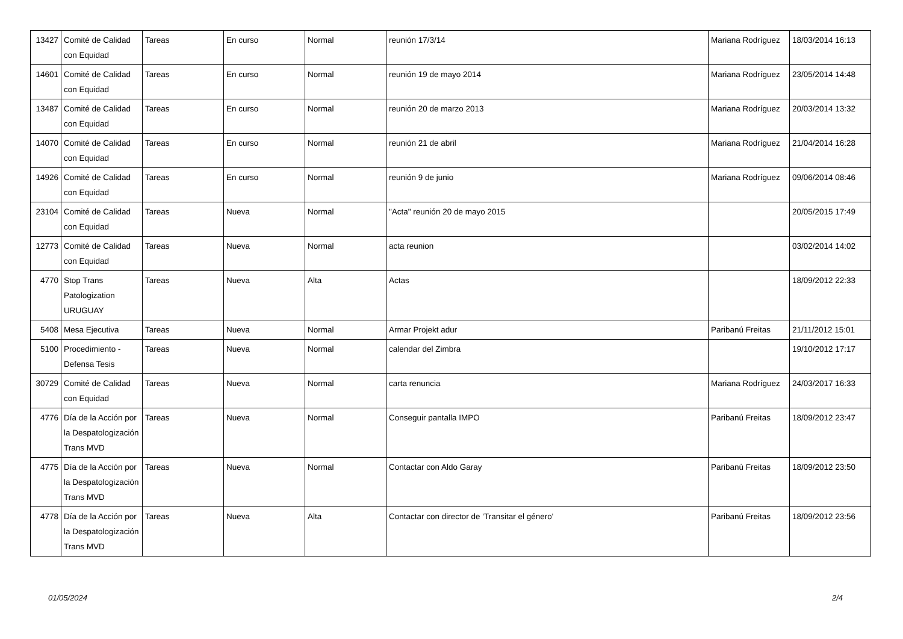| 13427 | Comité de Calidad con Equidad | Tareas | En curso | Normal | reunión 17/3/14 | Mariana Rodríguez | 18/03/2014 16:13 |
| 14601 | Comité de Calidad con Equidad | Tareas | En curso | Normal | reunión 19 de mayo 2014 | Mariana Rodríguez | 23/05/2014 14:48 |
| 13487 | Comité de Calidad con Equidad | Tareas | En curso | Normal | reunión 20 de marzo 2013 | Mariana Rodríguez | 20/03/2014 13:32 |
| 14070 | Comité de Calidad con Equidad | Tareas | En curso | Normal | reunión 21 de abril | Mariana Rodríguez | 21/04/2014 16:28 |
| 14926 | Comité de Calidad con Equidad | Tareas | En curso | Normal | reunión 9 de junio | Mariana Rodríguez | 09/06/2014 08:46 |
| 23104 | Comité de Calidad con Equidad | Tareas | Nueva | Normal | "Acta" reunión 20 de mayo 2015 | | 20/05/2015 17:49 |
| 12773 | Comité de Calidad con Equidad | Tareas | Nueva | Normal | acta reunion | | 03/02/2014 14:02 |
| 4770 | Stop Trans Patologization URUGUAY | Tareas | Nueva | Alta | Actas | | 18/09/2012 22:33 |
| 5408 | Mesa Ejecutiva | Tareas | Nueva | Normal | Armar Projekt adur | Paribanú Freitas | 21/11/2012 15:01 |
| 5100 | Procedimiento - Defensa Tesis | Tareas | Nueva | Normal | calendar del Zimbra | | 19/10/2012 17:17 |
| 30729 | Comité de Calidad con Equidad | Tareas | Nueva | Normal | carta renuncia | Mariana Rodríguez | 24/03/2017 16:33 |
| 4776 | Día de la Acción por la Despatologización Trans MVD | Tareas | Nueva | Normal | Conseguir pantalla IMPO | Paribanú Freitas | 18/09/2012 23:47 |
| 4775 | Día de la Acción por la Despatologización Trans MVD | Tareas | Nueva | Normal | Contactar con Aldo Garay | Paribanú Freitas | 18/09/2012 23:50 |
| 4778 | Día de la Acción por la Despatologización Trans MVD | Tareas | Nueva | Alta | Contactar con director de 'Transitar el género' | Paribanú Freitas | 18/09/2012 23:56 |
01/05/2024 2/4